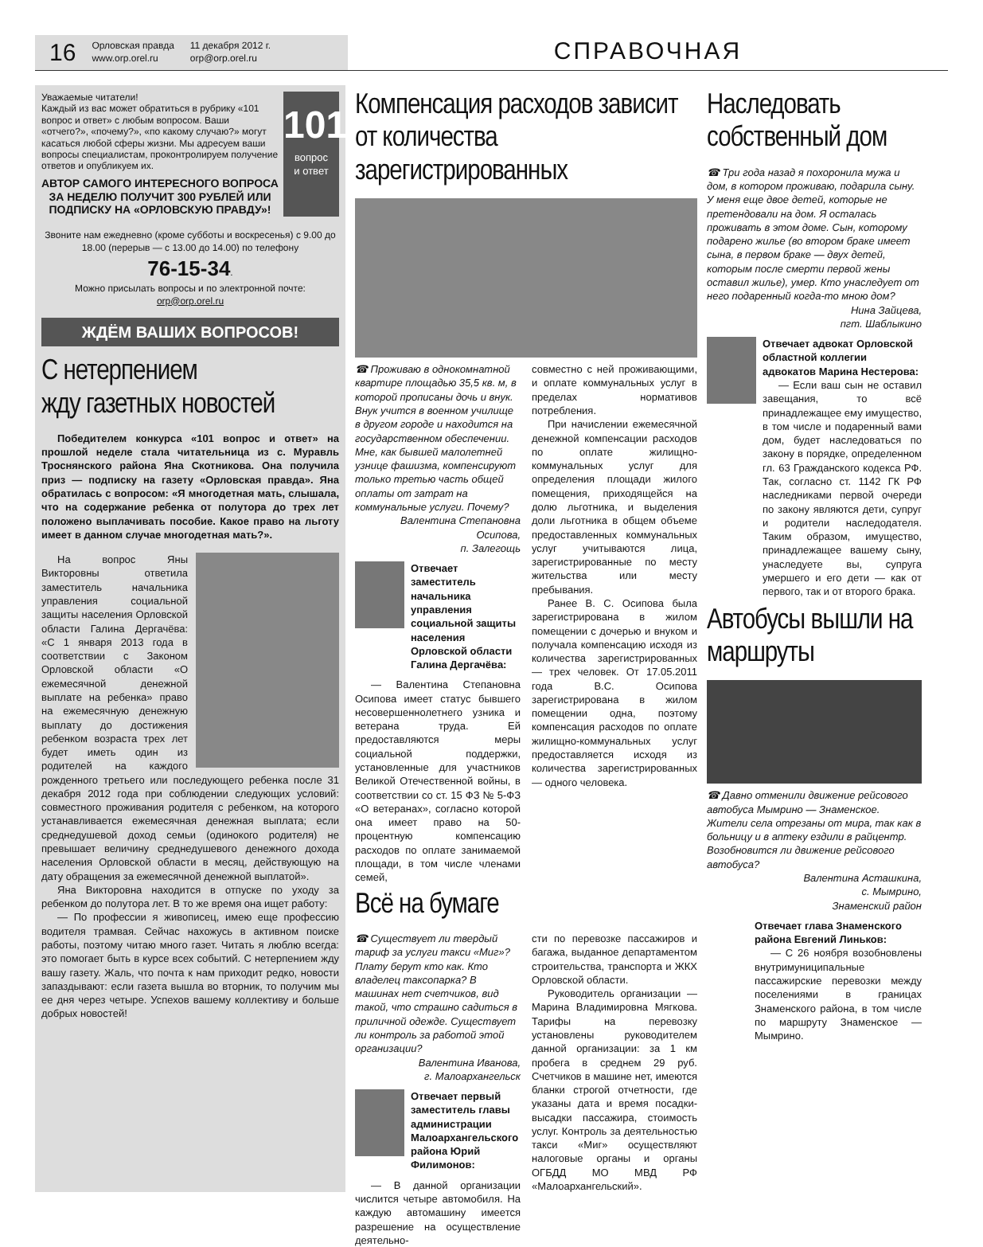16 Орловская правда
www.orp.orel.ru 11 декабря 2012 г.
orp@orp.orel.ru
СПРАВОЧНАЯ
Уважаемые читатели!
Каждый из вас может обратиться в рубрику «101 вопрос и ответ» с любым вопросом. Ваши «отчего?», «почему?», «по какому случаю?» могут касаться любой сферы жизни. Мы адресуем ваши вопросы специалистам, проконтролируем получение ответов и опубликуем их.
АВТОР САМОГО ИНТЕРЕСНОГО ВОПРОСА ЗА НЕДЕЛЮ ПОЛУЧИТ 300 РУБЛЕЙ ИЛИ ПОДПИСКУ НА «ОРЛОВСКУЮ ПРАВДУ»!
101
вопрос
и ответ
Звоните нам ежедневно (кроме субботы и воскресенья) с 9.00 до 18.00 (перерыв — с 13.00 до 14.00) по телефону
76-15-34.
Можно присылать вопросы и по электронной почте:
orp@orp.orel.ru
ЖДЁМ ВАШИХ ВОПРОСОВ!
С нетерпением
жду газетных новостей
Победителем конкурса «101 вопрос и ответ» на прошлой неделе стала читательница из с. Муравль Троснянского района Яна Скотникова. Она получила приз — подписку на газету «Орловская правда». Яна обратилась с вопросом: «Я многодетная мать, слышала, что на содержание ребенка от полутора до трех лет положено выплачивать пособие. Какое право на льготу имеет в данном случае многодетная мать?».
На вопрос Яны Викторовны ответила заместитель начальника управления социальной защиты населения Орловской области Галина Дергачёва: «С 1 января 2013 года в соответствии с Законом Орловской области «О ежемесячной денежной выплате на ребенка» право на ежемесячную денежную выплату до достижения ребенком возраста трех лет будет иметь один из родителей на каждого рожденного третьего или последующего ребенка после 31 декабря 2012 года при соблюдении следующих условий: совместного проживания родителя с ребенком, на которого устанавливается ежемесячная денежная выплата; если среднедушевой доход семьи (одинокого родителя) не превышает величину среднедушевого денежного дохода населения Орловской области в месяц, действующую на дату обращения за ежемесячной денежной выплатой».
Яна Викторовна находится в отпуске по уходу за ребенком до полутора лет. В то же время она ищет работу:
— По профессии я живописец, имею еще профессию водителя трамвая. Сейчас нахожусь в активном поиске работы, поэтому читаю много газет. Читать я люблю всегда: это помогает быть в курсе всех событий. С нетерпением жду вашу газету. Жаль, что почта к нам приходит редко, новости запаздывают: если газета вышла во вторник, то получим мы ее дня через четыре. Успехов вашему коллективу и больше добрых новостей!
Компенсация расходов зависит от количества зарегистрированных
☎ Проживаю в однокомнатной квартире площадью 35,5 кв. м, в которой прописаны дочь и внук. Внук учится в военном училище в другом городе и находится на государственном обеспечении. Мне, как бывшей малолетней узнице фашизма, компенсируют только третью часть общей оплаты от затрат на коммунальные услуги. Почему?
Валентина Степановна Осипова,
п. Залегощь
Отвечает заместитель начальника управления социальной защиты населения Орловской области Галина Дергачёва:
— Валентина Степановна Осипова имеет статус бывшего несовершеннолетнего узника и ветерана труда. Ей предоставляются меры социальной поддержки, установленные для участников Великой Отечественной войны, в соответствии со ст. 15 ФЗ № 5-ФЗ «О ветеранах», согласно которой она имеет право на 50-процентную компенсацию расходов по оплате занимаемой площади, в том числе членами семей,
совместно с ней проживающими, и оплате коммунальных услуг в пределах нормативов потребления.
При начислении ежемесячной денежной компенсации расходов по оплате жилищно-коммунальных услуг для определения площади жилого помещения, приходящейся на долю льготника, и выделения доли льготника в общем объеме предоставленных коммунальных услуг учитываются лица, зарегистрированные по месту жительства или месту пребывания.
Ранее В. С. Осипова была зарегистрирована в жилом помещении с дочерью и внуком и получала компенсацию исходя из количества зарегистрированных — трех человек. От 17.05.2011 года В.С. Осипова зарегистрирована в жилом помещении одна, поэтому компенсация расходов по оплате жилищно-коммунальных услуг предоставляется исходя из количества зарегистрированных — одного человека.
Всё на бумаге
☎ Существует ли твердый тариф за услуги такси «Миг»? Плату берут кто как. Кто владелец таксопарка? В машинах нет счетчиков, вид такой, что страшно садиться в приличной одежде. Существует ли контроль за работой этой организации?
Валентина Иванова,
г. Малоархангельск
Отвечает первый заместитель главы администрации Малоархангельского района Юрий Филимонов:
— В данной организации числится четыре автомобиля. На каждую автомашину имеется разрешение на осуществление деятельно-
сти по перевозке пассажиров и багажа, выданное департаментом строительства, транспорта и ЖКХ Орловской области.
Руководитель организации — Марина Владимировна Мягкова. Тарифы на перевозку установлены руководителем данной организации: за 1 км пробега в среднем 29 руб. Счетчиков в машине нет, имеются бланки строгой отчетности, где указаны дата и время посадки-высадки пассажира, стоимость услуг. Контроль за деятельностью такси «Миг» осуществляют налоговые органы и органы ОГБДД МО МВД РФ «Малоархангельский».
Наследовать собственный дом
☎ Три года назад я похоронила мужа и дом, в котором проживаю, подарила сыну. У меня еще двое детей, которые не претендовали на дом. Я осталась проживать в этом доме. Сын, которому подарено жилье (во втором браке имеет сына, в первом браке — двух детей, которым после смерти первой жены оставил жилье), умер. Кто унаследует от него подаренный когда-то мною дом?
Нина Зайцева,
пгт. Шаблыкино
Отвечает адвокат Орловской областной коллегии адвокатов Марина Нестерова:
— Если ваш сын не оставил завещания, то всё принадлежащее ему имущество, в том числе и подаренный вами дом, будет наследоваться по закону в порядке, определенном гл. 63 Гражданского кодекса РФ. Так, согласно ст. 1142 ГК РФ наследниками первой очереди по закону являются дети, супруг и родители наследодателя. Таким образом, имущество, принадлежащее вашему сыну, унаследуете вы, супруга умершего и его дети — как от первого, так и от второго брака.
Автобусы вышли на маршруты
☎ Давно отменили движение рейсового автобуса Мымрино — Знаменское. Жители села отрезаны от мира, так как в больницу и в аптеку ездили в райцентр. Возобновится ли движение рейсового автобуса?
Валентина Асташкина,
с. Мымрино,
Знаменский район
Отвечает глава Знаменского района Евгений Линьков:
— С 26 ноября возобновлены внутримуниципальные пассажирские перевозки между поселениями в границах Знаменского района, в том числе по маршруту Знаменское — Мымрино.